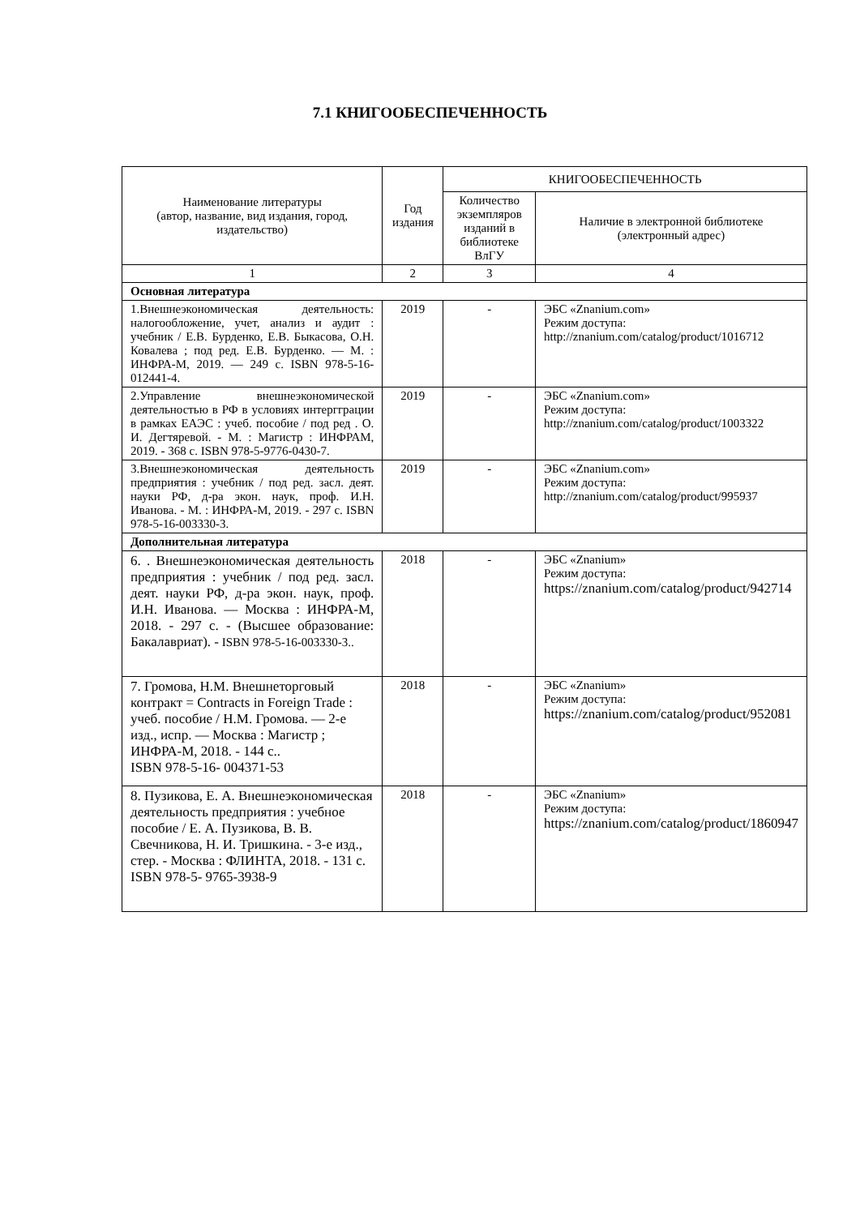7.1 КНИГООБЕСПЕЧЕННОСТЬ
| Наименование литературы (автор, название, вид издания, город, издательство) | Год издания | КНИГООБЕСПЕЧЕННОСТЬ | |
| --- | --- | --- | --- |
| | | Количество экземпляров изданий в библиотеке ВлГУ | Наличие в электронной библиотеке (электронный адрес) |
| 1 | 2 | 3 | 4 |
| Основная литература | | | |
| 1.Внешнеэкономическая деятельность: налогообложение, учет, анализ и аудит : учебник / Е.В. Бурденко, Е.В. Быкасова, О.Н. Ковалева ; под ред. Е.В. Бурденко. — М. : ИНФРА-М, 2019. — 249 с. ISBN 978-5-16-012441-4. | 2019 | - | ЭБС «Znanium.com» Режим доступа: http://znanium.com/catalog/product/1016712 |
| 2.Управление внешнеэкономической деятельностью в РФ в условиях интергграции в рамках ЕАЭС : учеб. пособие / под ред . О. И. Дегтяревой. - М. : Магистр : ИНФРАМ, 2019. - 368 с. ISBN 978-5-9776-0430-7. | 2019 | - | ЭБС «Znanium.com» Режим доступа: http://znanium.com/catalog/product/1003322 |
| 3.Внешнеэкономическая деятельность предприятия : учебник / под ред. засл. деят. науки РФ, д-ра экон. наук, проф. И.Н. Иванова. - М. : ИНФРА-М, 2019. - 297 с. ISBN 978-5-16-003330-3. | 2019 | - | ЭБС «Znanium.com» Режим доступа: http://znanium.com/catalog/product/995937 |
| Дополнительная литература | | | |
| 6. . Внешнеэкономическая деятельность предприятия : учебник / под ред. засл. деят. науки РФ, д-ра экон. наук, проф. И.Н. Иванова. — Москва : ИНФРА-М, 2018. - 297 с. - (Высшее образование: Бакалавриат). - ISBN 978-5-16-003330-3.. | 2018 | - | ЭБС «Znanium» Режим доступа: https://znanium.com/catalog/product/942714 |
| 7. Громова, Н.М. Внешнеторговый контракт = Contracts in Foreign Trade : учеб. пособие / Н.М. Громова. — 2-е изд., испр. — Москва : Магистр ; ИНФРА-М, 2018. - 144 с.. ISBN 978-5-16- 004371-53 | 2018 | - | ЭБС «Znanium» Режим доступа: https://znanium.com/catalog/product/952081 |
| 8. Пузикова, Е. А. Внешнеэкономическая деятельность предприятия : учебное пособие / Е. А. Пузикова, В. В. Свечникова, Н. И. Тришкина. - 3-е изд., стер. - Москва : ФЛИНТА, 2018. - 131 с. ISBN 978-5- 9765-3938-9 | 2018 | - | ЭБС «Znanium» Режим доступа: https://znanium.com/catalog/product/1860947 |